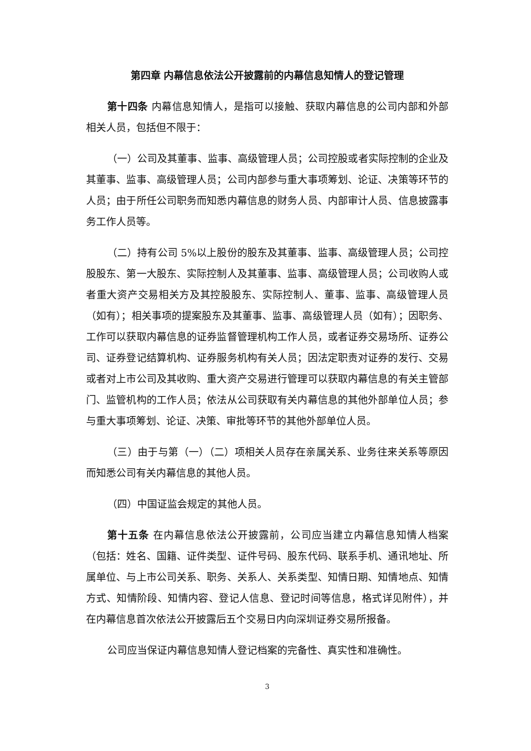第四章 内幕信息依法公开披露前的内幕信息知情人的登记管理
第十四条 内幕信息知情人，是指可以接触、获取内幕信息的公司内部和外部相关人员，包括但不限于：
（一）公司及其董事、监事、高级管理人员；公司控股或者实际控制的企业及其董事、监事、高级管理人员；公司内部参与重大事项筹划、论证、决策等环节的人员；由于所任公司职务而知悉内幕信息的财务人员、内部审计人员、信息披露事务工作人员等。
（二）持有公司 5%以上股份的股东及其董事、监事、高级管理人员；公司控股股东、第一大股东、实际控制人及其董事、监事、高级管理人员；公司收购人或者重大资产交易相关方及其控股股东、实际控制人、董事、监事、高级管理人员（如有）；相关事项的提案股东及其董事、监事、高级管理人员（如有）；因职务、工作可以获取内幕信息的证券监督管理机构工作人员，或者证券交易场所、证券公司、证券登记结算机构、证券服务机构有关人员；因法定职责对证券的发行、交易或者对上市公司及其收购、重大资产交易进行管理可以获取内幕信息的有关主管部门、监管机构的工作人员；依法从公司获取有关内幕信息的其他外部单位人员；参与重大事项筹划、论证、决策、审批等环节的其他外部单位人员。
（三）由于与第（一）（二）项相关人员存在亲属关系、业务往来关系等原因而知悉公司有关内幕信息的其他人员。
（四）中国证监会规定的其他人员。
第十五条 在内幕信息依法公开披露前，公司应当建立内幕信息知情人档案（包括：姓名、国籍、证件类型、证件号码、股东代码、联系手机、通讯地址、所属单位、与上市公司关系、职务、关系人、关系类型、知情日期、知情地点、知情方式、知情阶段、知情内容、登记人信息、登记时间等信息，格式详见附件），并在内幕信息首次依法公开披露后五个交易日内向深圳证券交易所报备。
公司应当保证内幕信息知情人登记档案的完备性、真实性和准确性。
3